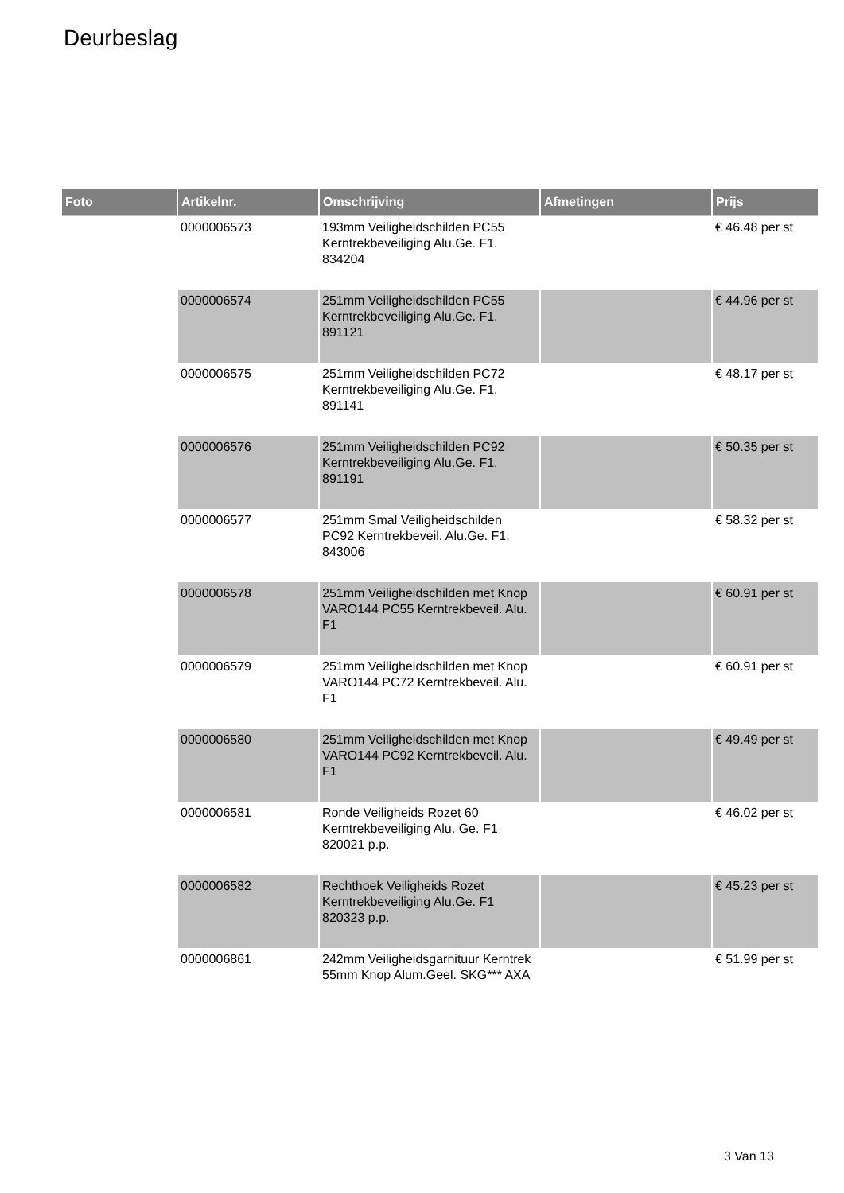Deurbeslag
| Foto | Artikelnr. | Omschrijving | Afmetingen | Prijs |
| --- | --- | --- | --- | --- |
| | 0000006573 | 193mm Veiligheidschilden PC55 Kerntrekbeveiliging Alu.Ge. F1. 834204 | | € 46.48 per st |
| | 0000006574 | 251mm Veiligheidschilden PC55 Kerntrekbeveiliging Alu.Ge. F1. 891121 | | € 44.96 per st |
| | 0000006575 | 251mm Veiligheidschilden PC72 Kerntrekbeveiliging Alu.Ge. F1. 891141 | | € 48.17 per st |
| | 0000006576 | 251mm Veiligheidschilden PC92 Kerntrekbeveiliging Alu.Ge. F1. 891191 | | € 50.35 per st |
| | 0000006577 | 251mm Smal Veiligheidschilden PC92 Kerntrekbeveil. Alu.Ge. F1. 843006 | | € 58.32 per st |
| | 0000006578 | 251mm Veiligheidschilden met Knop VARO144 PC55 Kerntrekbeveil. Alu. F1 | | € 60.91 per st |
| | 0000006579 | 251mm Veiligheidschilden met Knop VARO144 PC72 Kerntrekbeveil. Alu. F1 | | € 60.91 per st |
| | 0000006580 | 251mm Veiligheidschilden met Knop VARO144 PC92 Kerntrekbeveil. Alu. F1 | | € 49.49 per st |
| | 0000006581 | Ronde Veiligheids Rozet 60 Kerntrekbeveiliging Alu. Ge. F1 820021 p.p. | | € 46.02 per st |
| | 0000006582 | Rechthoek Veiligheids Rozet Kerntrekbeveiliging Alu.Ge. F1 820323 p.p. | | € 45.23 per st |
| | 0000006861 | 242mm Veiligheidsgarnituur Kerntrek 55mm Knop Alum.Geel. SKG*** AXA | | € 51.99 per st |
3 Van 13